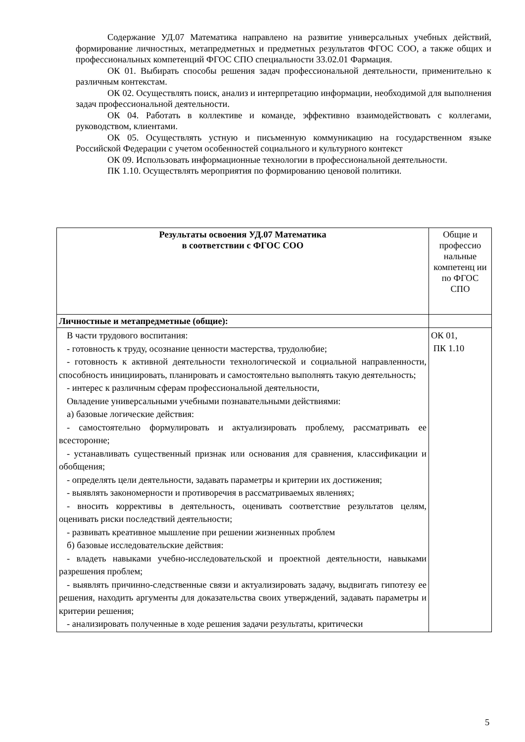Содержание УД.07 Математика направлено на развитие универсальных учебных действий, формирование личностных, метапредметных и предметных результатов ФГОС СОО, а также общих и профессиональных компетенций ФГОС СПО специальности 33.02.01 Фармация.
ОК 01. Выбирать способы решения задач профессиональной деятельности, применительно к различным контекстам.
ОК 02. Осуществлять поиск, анализ и интерпретацию информации, необходимой для выполнения задач профессиональной деятельности.
ОК 04. Работать в коллективе и команде, эффективно взаимодействовать с коллегами, руководством, клиентами.
ОК 05. Осуществлять устную и письменную коммуникацию на государственном языке Российской Федерации с учетом особенностей социального и культурного контекст
ОК 09. Использовать информационные технологии в профессиональной деятельности.
ПК 1.10. Осуществлять мероприятия по формированию ценовой политики.
| Результаты освоения УД.07 Математика в соответствии с ФГОС СОО | Общие и профессио нальные компетенц ии по ФГОС СПО |
| --- | --- |
| Личностные и метапредметные (общие): | |
| В части трудового воспитания: - готовность к труду, осознание ценности мастерства, трудолюбие; - готовность к активной деятельности технологической и социальной направленности, способность инициировать, планировать и самостоятельно выполнять такую деятельность; - интерес к различным сферам профессиональной деятельности, Овладение универсальными учебными познавательными действиями: а) базовые логические действия: - самостоятельно формулировать и актуализировать проблему, рассматривать ее всесторонне; - устанавливать существенный признак или основания для сравнения, классификации и обобщения; - определять цели деятельности, задавать параметры и критерии их достижения; - выявлять закономерности и противоречия в рассматриваемых явлениях; - вносить коррективы в деятельность, оценивать соответствие результатов целям, оценивать риски последствий деятельности; - развивать креативное мышление при решении жизненных проблем б) базовые исследовательские действия: - владеть навыками учебно-исследовательской и проектной деятельности, навыками разрешения проблем; - выявлять причинно-следственные связи и актуализировать задачу, выдвигать гипотезу ее решения, находить аргументы для доказательства своих утверждений, задавать параметры и критерии решения; - анализировать полученные в ходе решения задачи результаты, критически | ОК 01, ПК 1.10 |
5